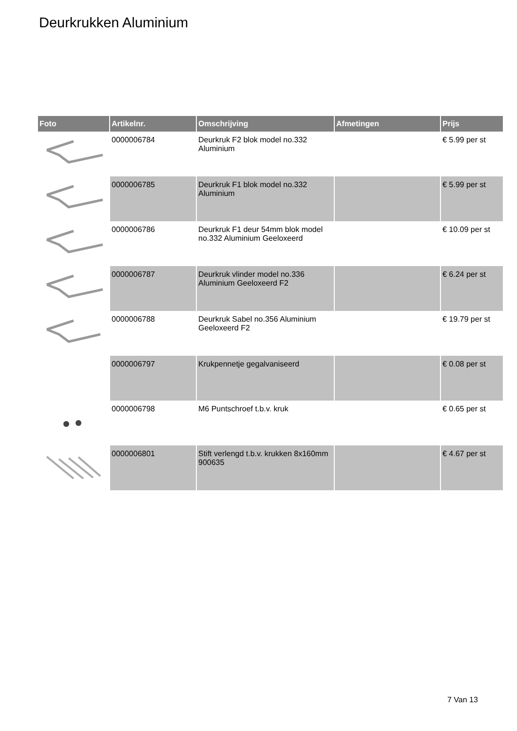Deurkrukken Aluminium
| Foto | Artikelnr. | Omschrijving | Afmetingen | Prijs |
| --- | --- | --- | --- | --- |
| | 0000006784 | Deurkruk F2 blok model no.332 Aluminium | | € 5.99 per st |
| | 0000006785 | Deurkruk F1 blok model no.332 Aluminium | | € 5.99 per st |
| | 0000006786 | Deurkruk F1 deur 54mm blok model no.332 Aluminium Geeloxeerd | | € 10.09 per st |
| | 0000006787 | Deurkruk vlinder model no.336 Aluminium Geeloxeerd F2 | | € 6.24 per st |
| | 0000006788 | Deurkruk Sabel no.356 Aluminium Geeloxeerd F2 | | € 19.79 per st |
| | 0000006797 | Krukpennetje gegalvaniseerd | | € 0.08 per st |
| | 0000006798 | M6 Puntschroef t.b.v. kruk | | € 0.65 per st |
| | 0000006801 | Stift verlengd t.b.v. krukken 8x160mm 900635 | | € 4.67 per st |
7 Van 13